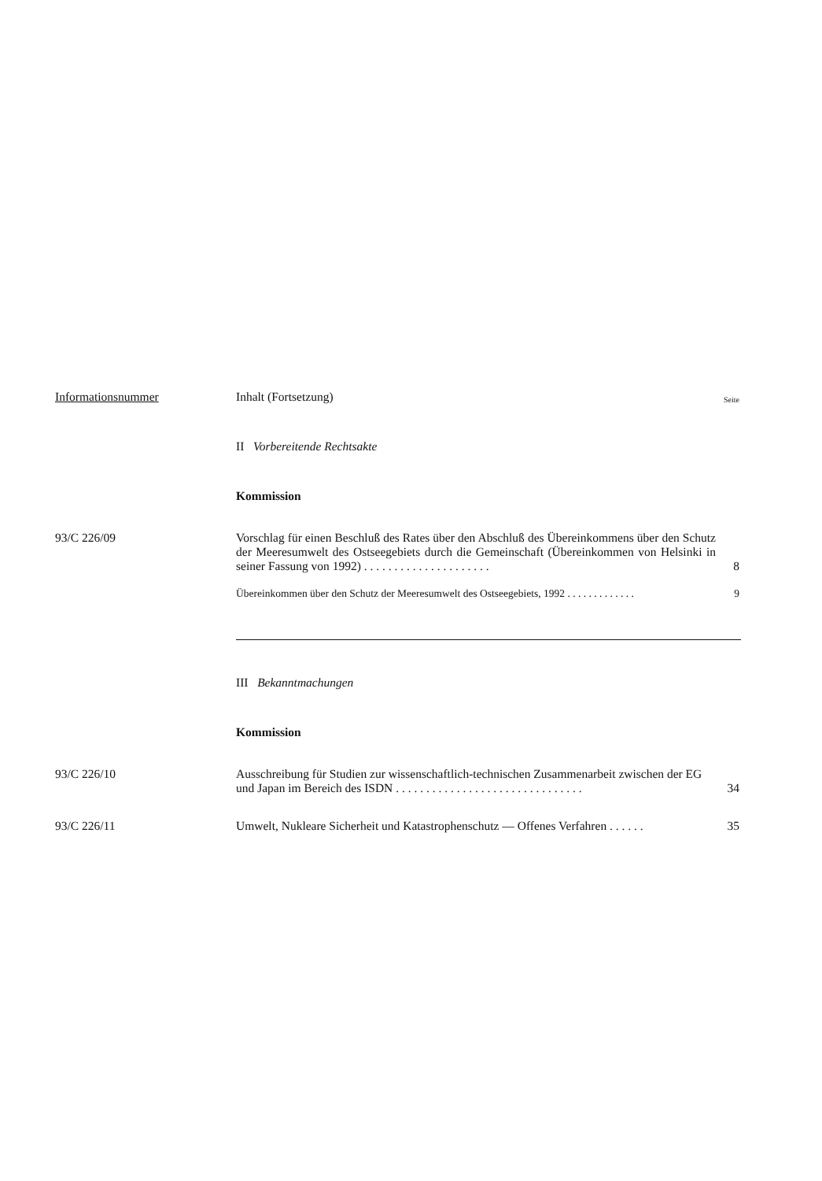Informationsnummer Inhalt (Fortsetzung) Seite
II Vorbereitende Rechtsakte
Kommission
93/C 226/09 Vorschlag für einen Beschluß des Rates über den Abschluß des Übereinkommens über den Schutz der Meeresumwelt des Ostseegebiets durch die Gemeinschaft (Übereinkommen von Helsinki in seiner Fassung von 1992) . . . . . . . . . . . . . . . . . . . . . 8
Übereinkommen über den Schutz der Meeresumwelt des Ostseegebiets, 1992 . . . . . . . . . . . . . 9
III Bekanntmachungen
Kommission
93/C 226/10 Ausschreibung für Studien zur wissenschaftlich-technischen Zusammenarbeit zwischen der EG und Japan im Bereich des ISDN . . . . . . . . . . . . . . . . . . . . . . . . . . . . . . . 34
93/C 226/11 Umwelt, Nukleare Sicherheit und Katastrophenschutz — Offenes Verfahren . . . . . . 35